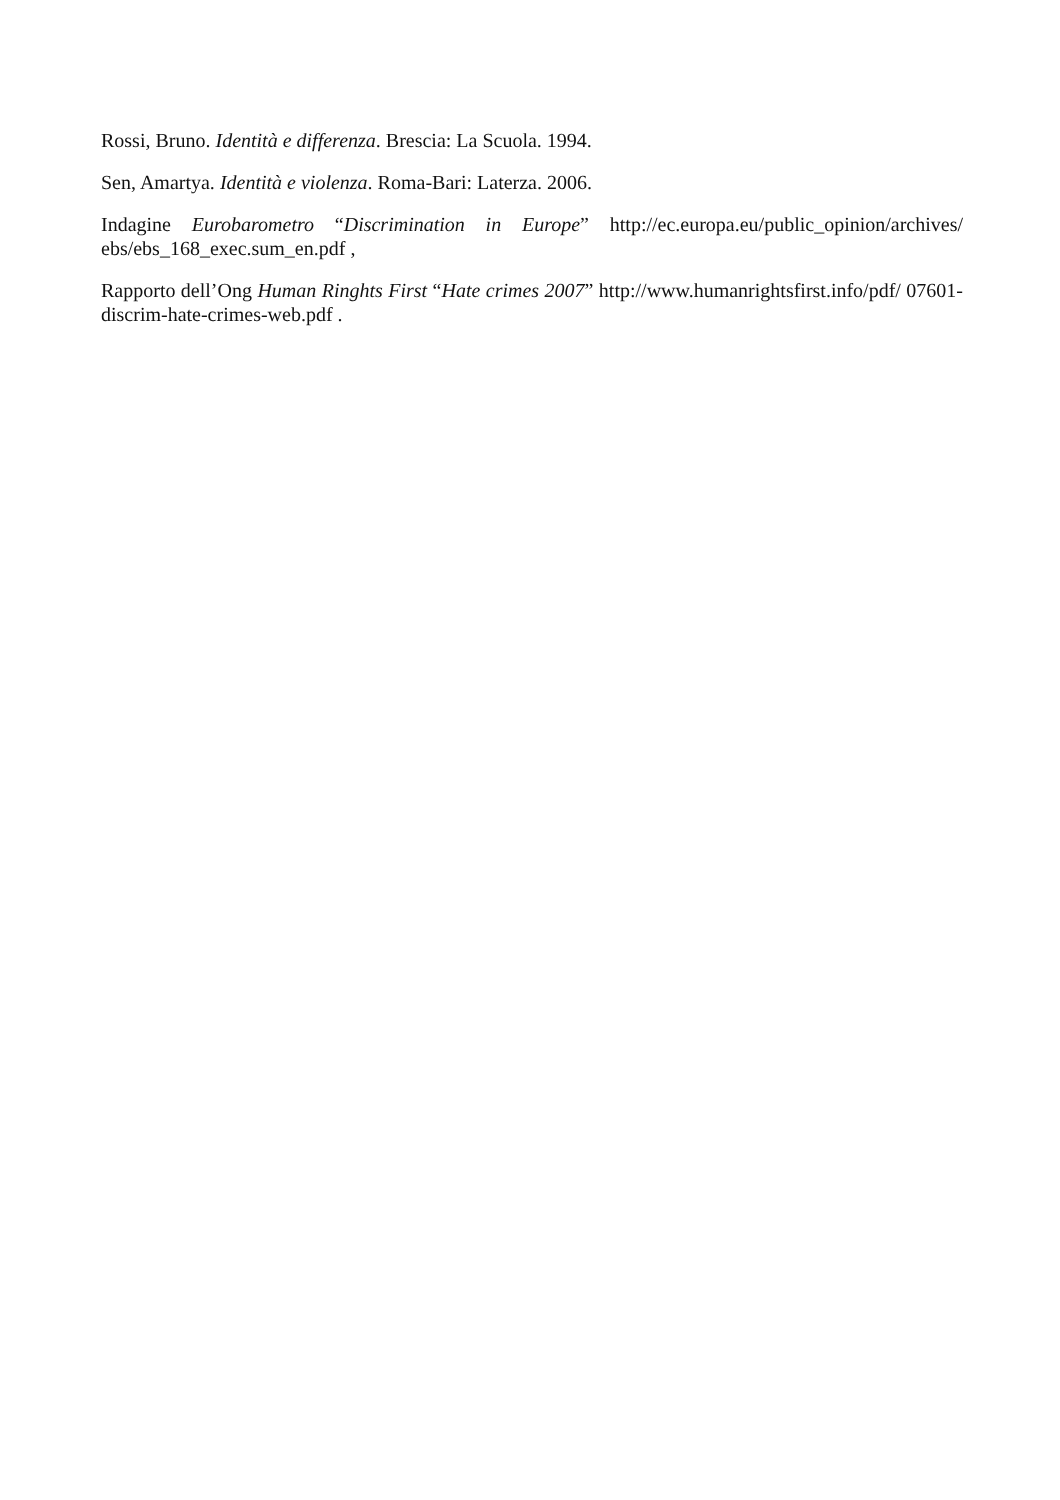Rossi, Bruno. Identità e differenza. Brescia: La Scuola. 1994.
Sen, Amartya. Identità e violenza. Roma-Bari: Laterza. 2006.
Indagine Eurobarometro “Discrimination in Europe” http://ec.europa.eu/public_opinion/archives/ ebs/ebs_168_exec.sum_en.pdf ,
Rapporto dell’Ong Human Ringhts First “Hate crimes 2007” http://www.humanrightsfirst.info/pdf/ 07601-discrim-hate-crimes-web.pdf .